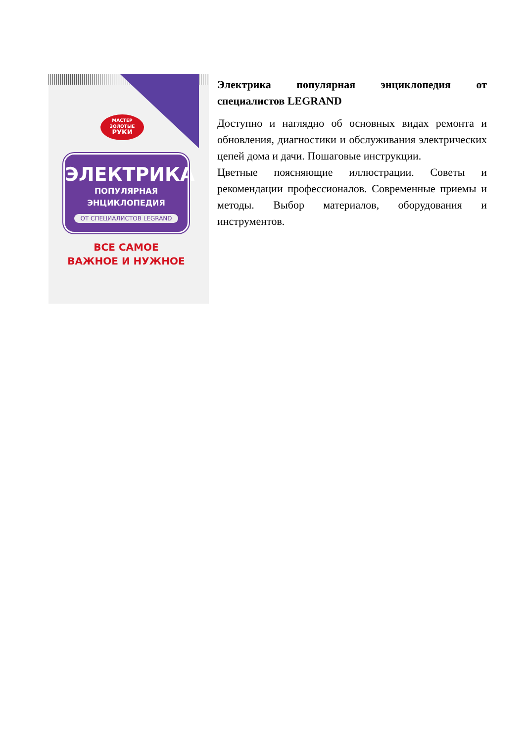МАСТЕР
ЗОЛОТЫЕ
РУКИ
ЭЛЕКТРИКА
ПОПУЛЯРНАЯ
ЭНЦИКЛОПЕДИЯ
ОТ СПЕЦИАЛИСТОВ LEGRAND
ВСЕ САМОЕ
ВАЖНОЕ И НУЖНОЕ
Электрика популярная энциклопедия от специалистов LEGRAND
Доступно и наглядно об основных видах ремонта и обновления, диагностики и обслуживания электрических цепей дома и дачи. Пошаговые инструкции.
Цветные поясняющие иллюстрации. Советы и рекомендации профессионалов. Современные приемы и методы. Выбор материалов, оборудования и инструментов.